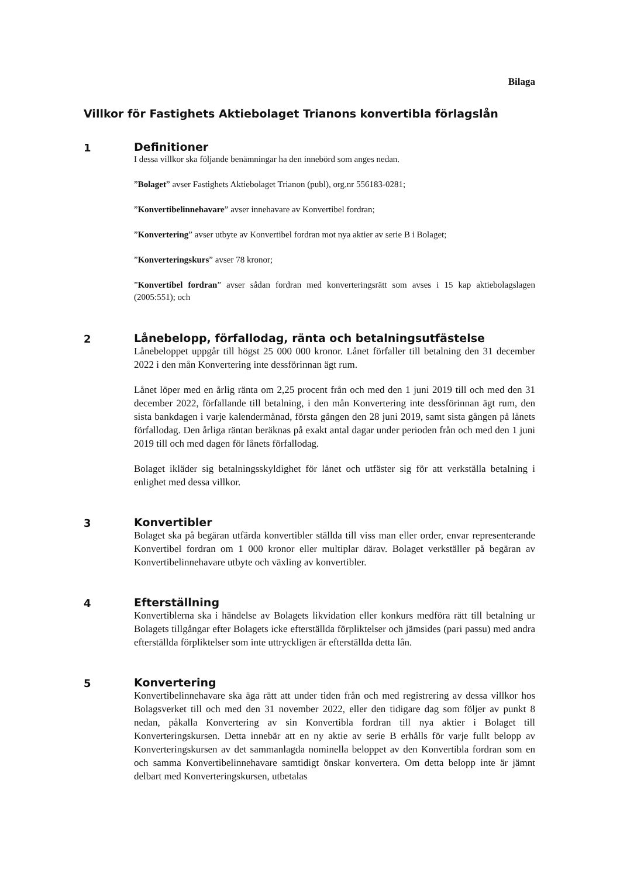Bilaga
Villkor för Fastighets Aktiebolaget Trianons konvertibla förlagslån
1 Definitioner
I dessa villkor ska följande benämningar ha den innebörd som anges nedan.
”Bolaget” avser Fastighets Aktiebolaget Trianon (publ), org.nr 556183-0281;
”Konvertibelinnehavare” avser innehavare av Konvertibel fordran;
”Konvertering” avser utbyte av Konvertibel fordran mot nya aktier av serie B i Bolaget;
”Konverteringskurs” avser 78 kronor;
”Konvertibel fordran” avser sådan fordran med konverteringsrätt som avses i 15 kap aktiebolagslagen (2005:551); och
2 Lånebelopp, förfallodag, ränta och betalningsutfästelse
Lånebeloppet uppgår till högst 25 000 000 kronor. Lånet förfaller till betalning den 31 december 2022 i den mån Konvertering inte dessförinnan ägt rum.
Lånet löper med en årlig ränta om 2,25 procent från och med den 1 juni 2019 till och med den 31 december 2022, förfallande till betalning, i den mån Konvertering inte dessförinnan ägt rum, den sista bankdagen i varje kalendermånad, första gången den 28 juni 2019, samt sista gången på lånets förfallodag. Den årliga räntan beräknas på exakt antal dagar under perioden från och med den 1 juni 2019 till och med dagen för lånets förfallodag.
Bolaget ikläder sig betalningsskyldighet för lånet och utfäster sig för att verkställa betalning i enlighet med dessa villkor.
3 Konvertibler
Bolaget ska på begäran utfärda konvertibler ställda till viss man eller order, envar representerande Konvertibel fordran om 1 000 kronor eller multiplar därav. Bolaget verkställer på begäran av Konvertibelinnehavare utbyte och växling av konvertibler.
4 Efterställning
Konvertiblerna ska i händelse av Bolagets likvidation eller konkurs medföra rätt till betalning ur Bolagets tillgångar efter Bolagets icke efterställda förpliktelser och jämsides (pari passu) med andra efterställda förpliktelser som inte uttryckligen är efterställda detta lån.
5 Konvertering
Konvertibelinnehavare ska äga rätt att under tiden från och med registrering av dessa villkor hos Bolagsverket till och med den 31 november 2022, eller den tidigare dag som följer av punkt 8 nedan, påkalla Konvertering av sin Konvertibla fordran till nya aktier i Bolaget till Konverteringskursen. Detta innebär att en ny aktie av serie B erhålls för varje fullt belopp av Konverteringskursen av det sammanlagda nominella beloppet av den Konvertibla fordran som en och samma Konvertibelinnehavare samtidigt önskar konvertera. Om detta belopp inte är jämnt delbart med Konverteringskursen, utbetalas